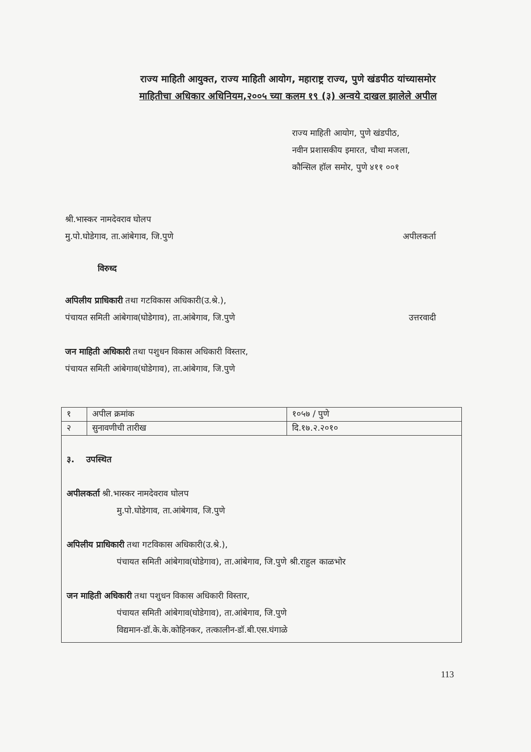राज्य माहिती आयुक्त, राज्य माहिती आयोग, महाराष्ट्र राज्य, पुणे खंडपीठ यांच्यासमोर
माहितीचा अधिकार अधिनियम,२००५ च्या कलम १९ (३) अन्वये दाखल झालेले अपील
राज्य माहिती आयोग, पुणे खंडपीठ,
नवीन प्रशासकीय इमारत, चौथा मजला,
कौन्सिल हॉल समोर, पुणे ४११ ००१
श्री.भास्कर नामदेवराव घोलप
मु.पो.घोडेगाव, ता.आंबेगाव, जि.पुणे अपीलकर्ता
विरुध्द
अपिलीय प्राधिकारी तथा गटविकास अधिकारी(उ.श्रे.),
पंचायत समिती आंबेगाव(घोडेगाव), ता.आंबेगाव, जि.पुणे उत्तरवादी
जन माहिती अधिकारी तथा पशुधन विकास अधिकारी विस्तार,
पंचायत समिती आंबेगाव(घोडेगाव), ता.आंबेगाव, जि.पुणे
| १ | अपील क्रमांक | १०५७ / पुणे |
| २ | सुनावणीची तारीख | दि.१७.२.२०१० |
| ३. उपस्थित अपीलकर्ता श्री.भास्कर नामदेवराव घोलप मु.पो.घोडेगाव, ता.आंबेगाव, जि.पुणे अपिलीय प्राधिकारी तथा गटविकास अधिकारी(उ.श्रे.), पंचायत समिती आंबेगाव(घोडेगाव), ता.आंबेगाव, जि.पुणे श्री.राहुल काळभोर जन माहिती अधिकारी तथा पशुधन विकास अधिकारी विस्तार, पंचायत समिती आंबेगाव(घोडेगाव), ता.आंबेगाव, जि.पुणे विद्यमान-डॉ.के.के.कोहिनकर, तत्कालीन-डॉ.बी.एस.घंगाळे | | |
113